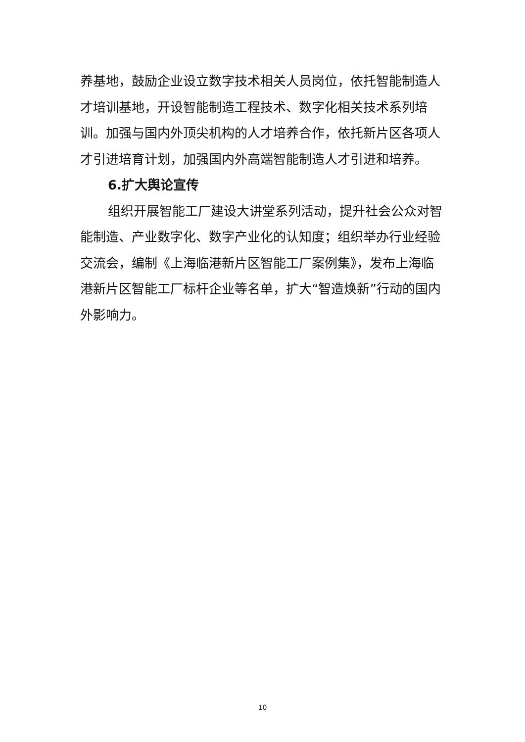养基地，鼓励企业设立数字技术相关人员岗位，依托智能制造人才培训基地，开设智能制造工程技术、数字化相关技术系列培训。加强与国内外顶尖机构的人才培养合作，依托新片区各项人才引进培育计划，加强国内外高端智能制造人才引进和培养。
6.扩大舆论宣传
组织开展智能工厂建设大讲堂系列活动，提升社会公众对智能制造、产业数字化、数字产业化的认知度；组织举办行业经验交流会，编制《上海临港新片区智能工厂案例集》，发布上海临港新片区智能工厂标杆企业等名单，扩大“智造焕新”行动的国内外影响力。
10